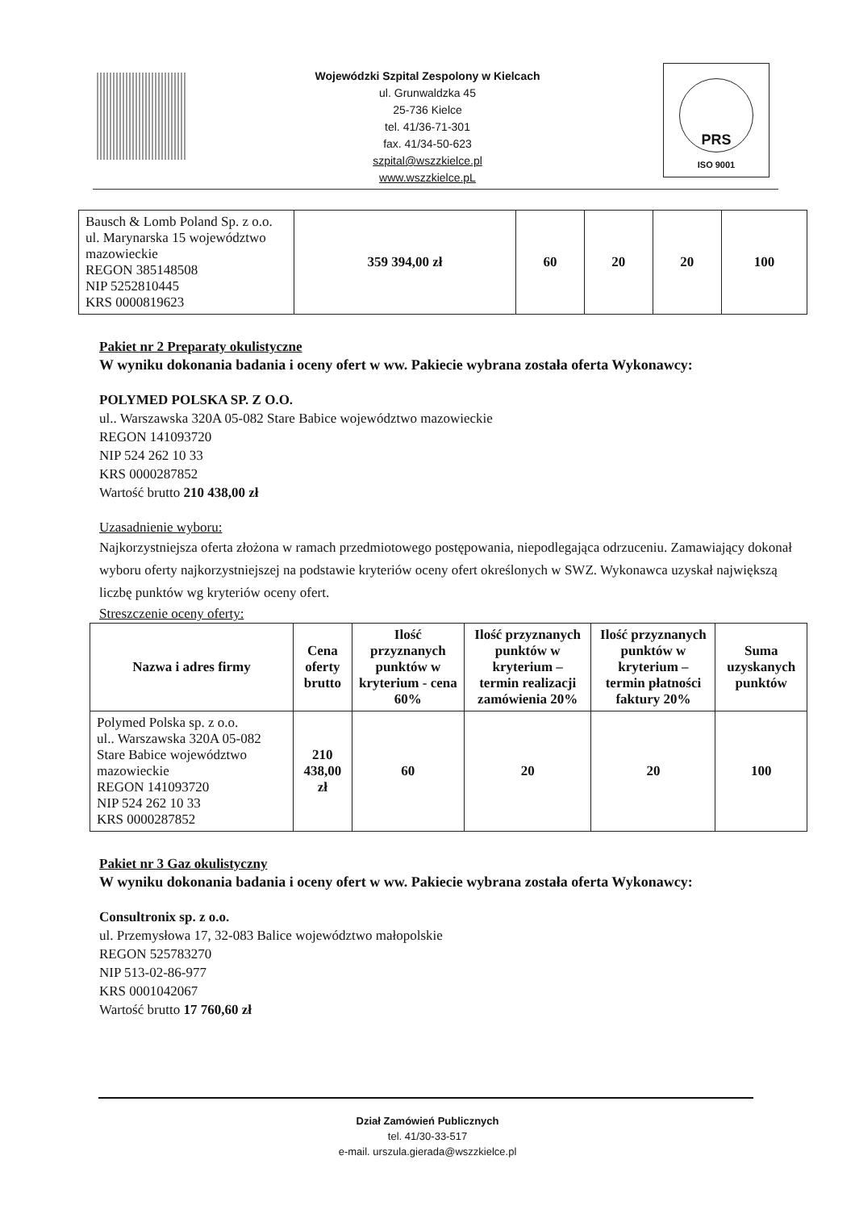Wojewódzki Szpital Zespolony w Kielcach
ul. Grunwaldzka 45
25-736 Kielce
tel. 41/36-71-301
fax. 41/34-50-623
szpital@wszzkielce.pl
www.wszzkielce.pL
PRS
ISO 9001
| Bausch & Lomb Poland Sp. z o.o. ul. Marynarska 15 województwo mazowieckie REGON 385148508 NIP 5252810445 KRS 0000819623 | 359 394,00 zł | 60 | 20 | 20 | 100 |
Pakiet nr 2 Preparaty okulistyczne
W wyniku dokonania badania i oceny ofert w ww. Pakiecie wybrana została oferta Wykonawcy:
POLYMED POLSKA SP. Z O.O.
ul.. Warszawska 320A 05-082 Stare Babice województwo mazowieckie
REGON 141093720
NIP 524 262 10 33
KRS 0000287852
Wartość brutto 210 438,00 zł
Uzasadnienie wyboru:
Najkorzystniejsza oferta złożona w ramach przedmiotowego postępowania, niepodlegająca odrzuceniu. Zamawiający dokonał wyboru oferty najkorzystniejszej na podstawie kryteriów oceny ofert określonych w SWZ. Wykonawca uzyskał największą liczbę punktów wg kryteriów oceny ofert.
Streszczenie oceny oferty:
| Nazwa i adres firmy | Cena oferty brutto | Ilość przyznanych punktów w kryterium - cena 60% | Ilość przyznanych punktów w kryterium – termin realizacji zamówienia 20% | Ilość przyznanych punktów w kryterium – termin płatności faktury 20% | Suma uzyskanych punktów |
| --- | --- | --- | --- | --- | --- |
| Polymed Polska sp. z o.o. ul.. Warszawska 320A 05-082 Stare Babice województwo mazowieckie REGON 141093720 NIP 524 262 10 33 KRS 0000287852 | 210 438,00 zł | 60 | 20 | 20 | 100 |
Pakiet nr 3 Gaz okulistyczny
W wyniku dokonania badania i oceny ofert w ww. Pakiecie wybrana została oferta Wykonawcy:
Consultronix sp. z o.o.
ul. Przemysłowa 17, 32-083 Balice województwo małopolskie
REGON 525783270
NIP 513-02-86-977
KRS 0001042067
Wartość brutto 17 760,60 zł
Dział Zamówień Publicznych
tel. 41/30-33-517
e-mail. urszula.gierada@wszzkielce.pl